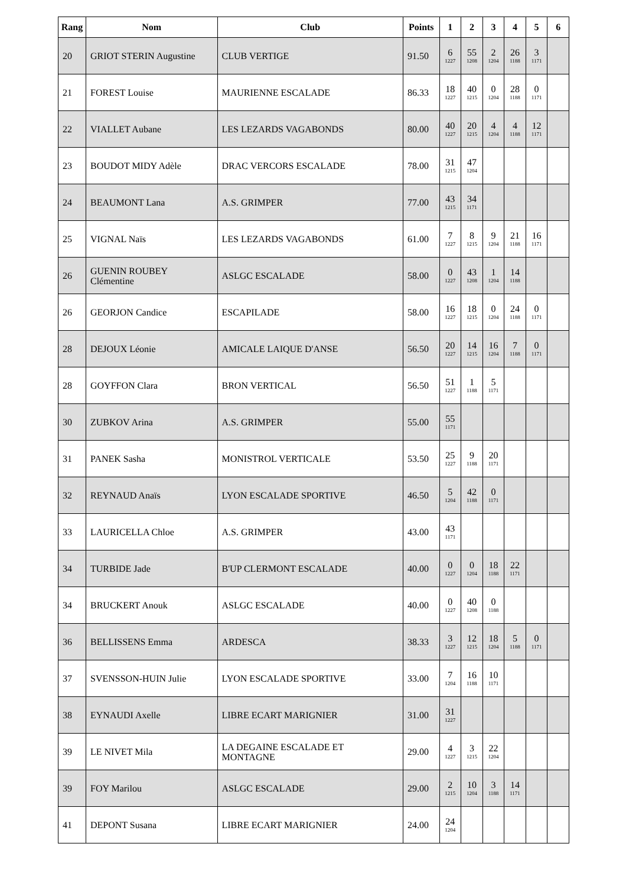| Rang | Nom | Club | Points | 1 | 2 | 3 | 4 | 5 | 6 |
| --- | --- | --- | --- | --- | --- | --- | --- | --- | --- |
| 20 | GRIOT STERIN Augustine | CLUB VERTIGE | 91.50 | 6 1227 | 55 1208 | 2 1204 | 26 1188 | 3 1171 | |
| 21 | FOREST Louise | MAURIENNE ESCALADE | 86.33 | 18 1227 | 40 1215 | 0 1204 | 28 1188 | 0 1171 | |
| 22 | VIALLET Aubane | LES LEZARDS VAGABONDS | 80.00 | 40 1227 | 20 1215 | 4 1204 | 4 1188 | 12 1171 | |
| 23 | BOUDOT MIDY Adèle | DRAC VERCORS ESCALADE | 78.00 | 31 1215 | 47 1204 | | | | |
| 24 | BEAUMONT Lana | A.S. GRIMPER | 77.00 | 43 1215 | 34 1171 | | | | |
| 25 | VIGNAL Naïs | LES LEZARDS VAGABONDS | 61.00 | 7 1227 | 8 1215 | 9 1204 | 21 1188 | 16 1171 | |
| 26 | GUENIN ROUBEY Clémentine | ASLGC ESCALADE | 58.00 | 0 1227 | 43 1208 | 1 1204 | 14 1188 | | |
| 26 | GEORJON Candice | ESCAPILADE | 58.00 | 16 1227 | 18 1215 | 0 1204 | 24 1188 | 0 1171 | |
| 28 | DEJOUX Léonie | AMICALE LAIQUE D'ANSE | 56.50 | 20 1227 | 14 1215 | 16 1204 | 7 1188 | 0 1171 | |
| 28 | GOYFFON Clara | BRON VERTICAL | 56.50 | 51 1227 | 1 1188 | 5 1171 | | | |
| 30 | ZUBKOV Arina | A.S. GRIMPER | 55.00 | 55 1171 | | | | | |
| 31 | PANEK Sasha | MONISTROL VERTICALE | 53.50 | 25 1227 | 9 1188 | 20 1171 | | | |
| 32 | REYNAUD Anaïs | LYON ESCALADE SPORTIVE | 46.50 | 5 1204 | 42 1188 | 0 1171 | | | |
| 33 | LAURICELLA Chloe | A.S. GRIMPER | 43.00 | 43 1171 | | | | | |
| 34 | TURBIDE Jade | B'UP CLERMONT ESCALADE | 40.00 | 0 1227 | 0 1204 | 18 1188 | 22 1171 | | |
| 34 | BRUCKERT Anouk | ASLGC ESCALADE | 40.00 | 0 1227 | 40 1208 | 0 1188 | | | |
| 36 | BELLISSENS Emma | ARDESCA | 38.33 | 3 1227 | 12 1215 | 18 1204 | 5 1188 | 0 1171 | |
| 37 | SVENSSON-HUIN Julie | LYON ESCALADE SPORTIVE | 33.00 | 7 1204 | 16 1188 | 10 1171 | | | |
| 38 | EYNAUDI Axelle | LIBRE ECART MARIGNIER | 31.00 | 31 1227 | | | | | |
| 39 | LE NIVET Mila | LA DEGAINE ESCALADE ET MONTAGNE | 29.00 | 4 1227 | 3 1215 | 22 1204 | | | |
| 39 | FOY Marilou | ASLGC ESCALADE | 29.00 | 2 1215 | 10 1204 | 3 1188 | 14 1171 | | |
| 41 | DEPONT Susana | LIBRE ECART MARIGNIER | 24.00 | 24 1204 | | | | | |